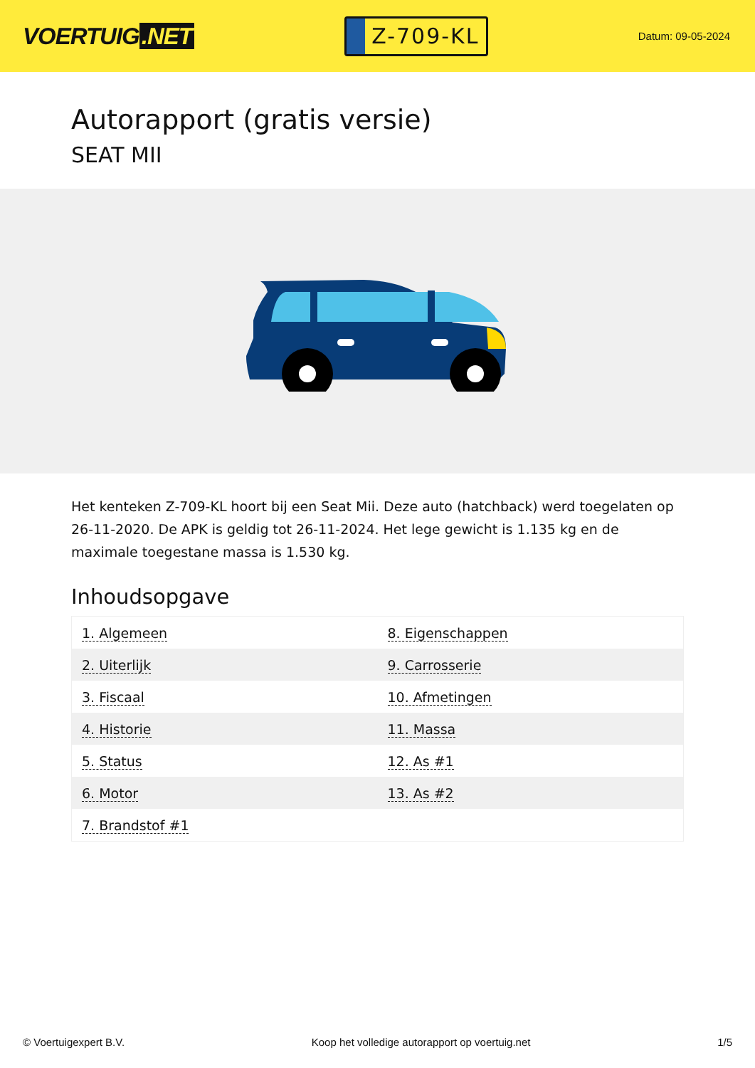VOERTUIG.NET
Z-709-KL
Datum: 09-05-2024
Autorapport (gratis versie)
SEAT MII
Het kenteken Z-709-KL hoort bij een Seat Mii. Deze auto (hatchback) werd toegelaten op 26-11-2020. De APK is geldig tot 26-11-2024. Het lege gewicht is 1.135 kg en de maximale toegestane massa is 1.530 kg.
Inhoudsopgave
| 1. Algemeen | 8. Eigenschappen |
| 2. Uiterlijk | 9. Carrosserie |
| 3. Fiscaal | 10. Afmetingen |
| 4. Historie | 11. Massa |
| 5. Status | 12. As #1 |
| 6. Motor | 13. As #2 |
| 7. Brandstof #1 | |
© Voertuigexpert B.V. Koop het volledige autorapport op voertuig.net 1/5